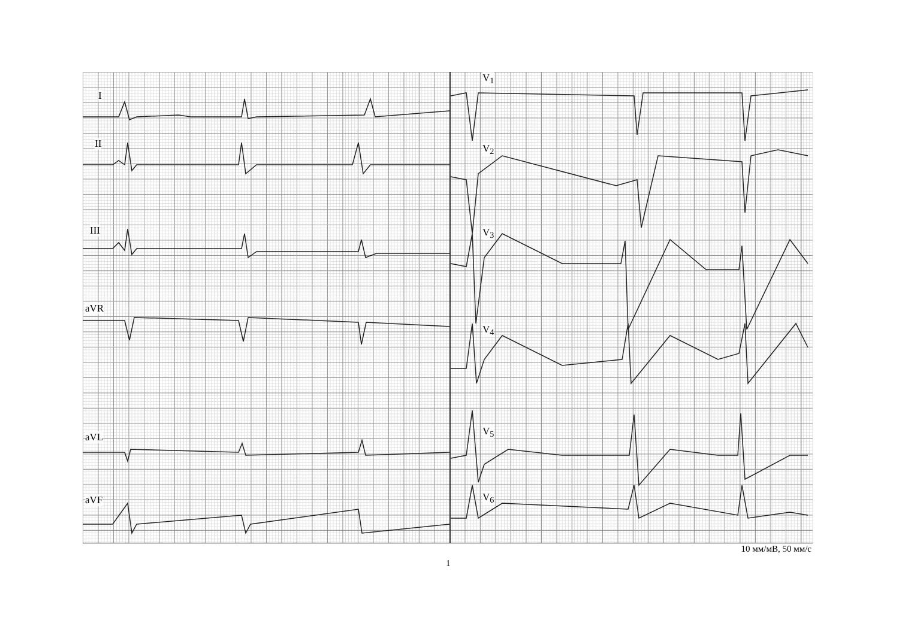I
II
III
aVR
aVL
aVF
V<sub>1</sub>
V<sub>2</sub>
V<sub>3</sub>
V<sub>4</sub>
V<sub>5</sub>
V<sub>6</sub>
10 мм/мВ, 50 мм/с
1